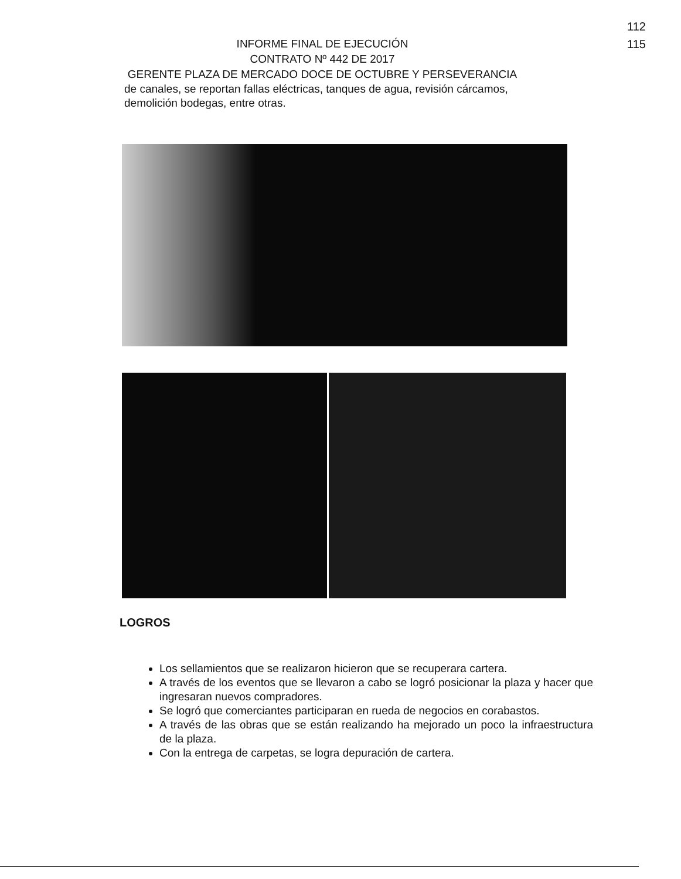112
115
INFORME FINAL DE EJECUCIÓN
CONTRATO Nº 442 DE 2017
GERENTE PLAZA DE MERCADO DOCE DE OCTUBRE Y PERSEVERANCIA
de canales, se reportan fallas eléctricas, tanques de agua, revisión cárcamos, demolición bodegas, entre otras.
LOGROS
Los sellamientos que se realizaron hicieron que se recuperara cartera.
A través de los eventos que se llevaron a cabo se logró posicionar la plaza y hacer que ingresaran nuevos compradores.
Se logró que comerciantes participaran en rueda de negocios en corabastos.
A través de las obras que se están realizando ha mejorado un poco la infraestructura de la plaza.
Con la entrega de carpetas, se logra depuración de cartera.